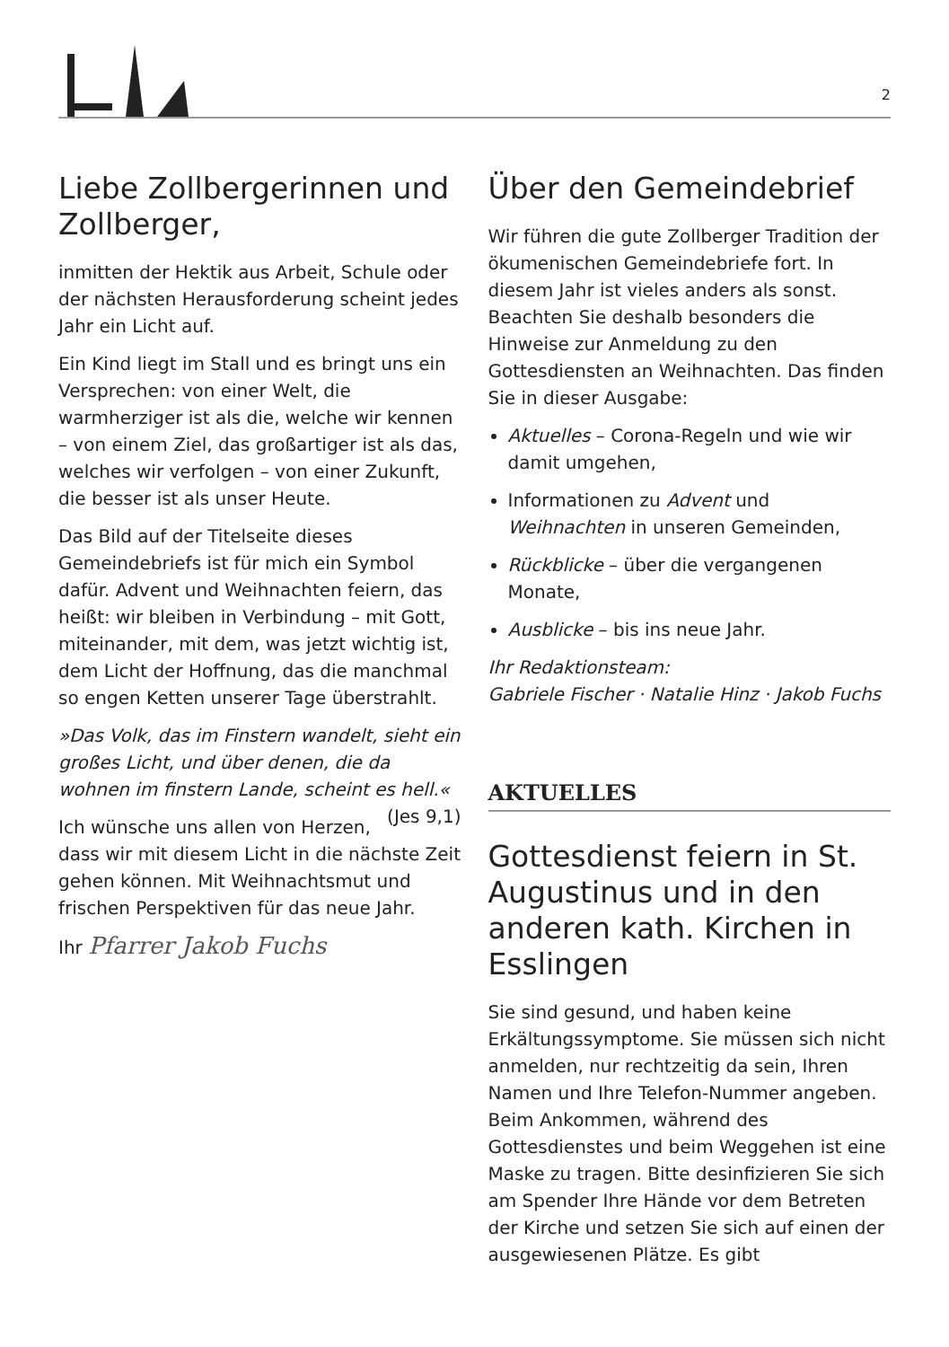2
Liebe Zollbergerinnen und Zollberger,
inmitten der Hektik aus Arbeit, Schule oder der nächsten Herausforderung scheint jedes Jahr ein Licht auf.
Ein Kind liegt im Stall und es bringt uns ein Versprechen: von einer Welt, die warmherziger ist als die, welche wir kennen – von einem Ziel, das großartiger ist als das, welches wir verfolgen – von einer Zukunft, die besser ist als unser Heute.
Das Bild auf der Titelseite dieses Gemeindebriefs ist für mich ein Symbol dafür. Advent und Weihnachten feiern, das heißt: wir bleiben in Verbindung – mit Gott, miteinander, mit dem, was jetzt wichtig ist, dem Licht der Hoffnung, das die manchmal so engen Ketten unserer Tage überstrahlt.
»Das Volk, das im Finstern wandelt, sieht ein großes Licht, und über denen, die da wohnen im finstern Lande, scheint es hell.« (Jes 9,1)
Ich wünsche uns allen von Herzen, dass wir mit diesem Licht in die nächste Zeit gehen können. Mit Weihnachtsmut und frischen Perspektiven für das neue Jahr.
Ihr Pfarrer Jakob Fuchs
Über den Gemeindebrief
Wir führen die gute Zollberger Tradition der ökumenischen Gemeindebriefe fort. In diesem Jahr ist vieles anders als sonst. Beachten Sie deshalb besonders die Hinweise zur Anmeldung zu den Gottesdiensten an Weihnachten. Das finden Sie in dieser Ausgabe:
Aktuelles – Corona-Regeln und wie wir damit umgehen,
Informationen zu Advent und Weihnachten in unseren Gemeinden,
Rückblicke – über die vergangenen Monate,
Ausblicke – bis ins neue Jahr.
Ihr Redaktionsteam:
Gabriele Fischer · Natalie Hinz · Jakob Fuchs
AKTUELLES
Gottesdienst feiern in St. Augustinus und in den anderen kath. Kirchen in Esslingen
Sie sind gesund, und haben keine Erkältungssymptome. Sie müssen sich nicht anmelden, nur rechtzeitig da sein, Ihren Namen und Ihre Telefon-Nummer angeben. Beim Ankommen, während des Gottesdienstes und beim Weggehen ist eine Maske zu tragen. Bitte desinfizieren Sie sich am Spender Ihre Hände vor dem Betreten der Kirche und setzen Sie sich auf einen der ausgewiesenen Plätze. Es gibt